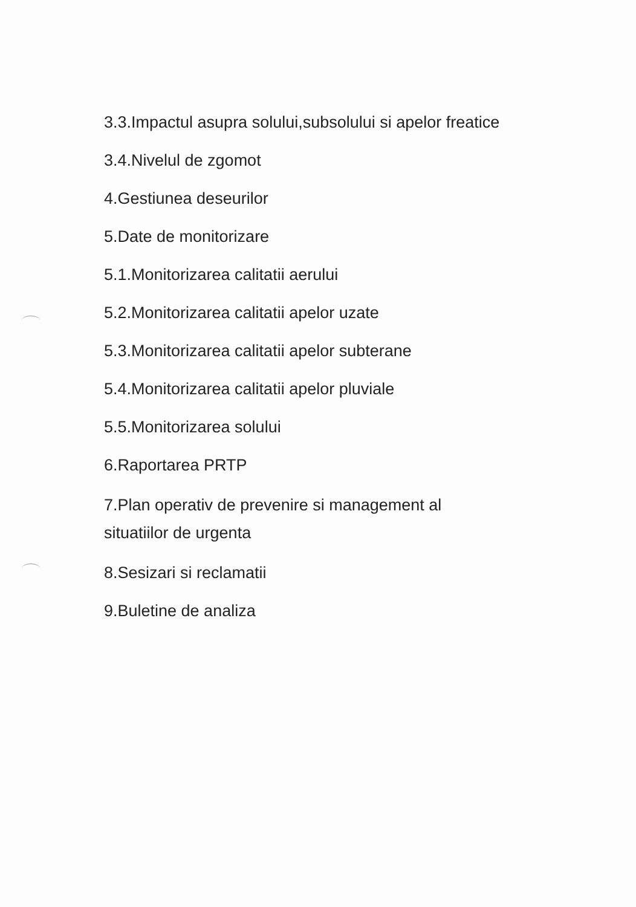3.3.Impactul asupra solului,subsolului si apelor freatice
3.4.Nivelul de zgomot
4.Gestiunea deseurilor
5.Date de monitorizare
5.1.Monitorizarea calitatii aerului
5.2.Monitorizarea calitatii apelor uzate
5.3.Monitorizarea calitatii apelor subterane
5.4.Monitorizarea calitatii apelor pluviale
5.5.Monitorizarea solului
6.Raportarea PRTP
7.Plan operativ de prevenire si management al
situatiilor de urgenta
8.Sesizari si reclamatii
9.Buletine de analiza